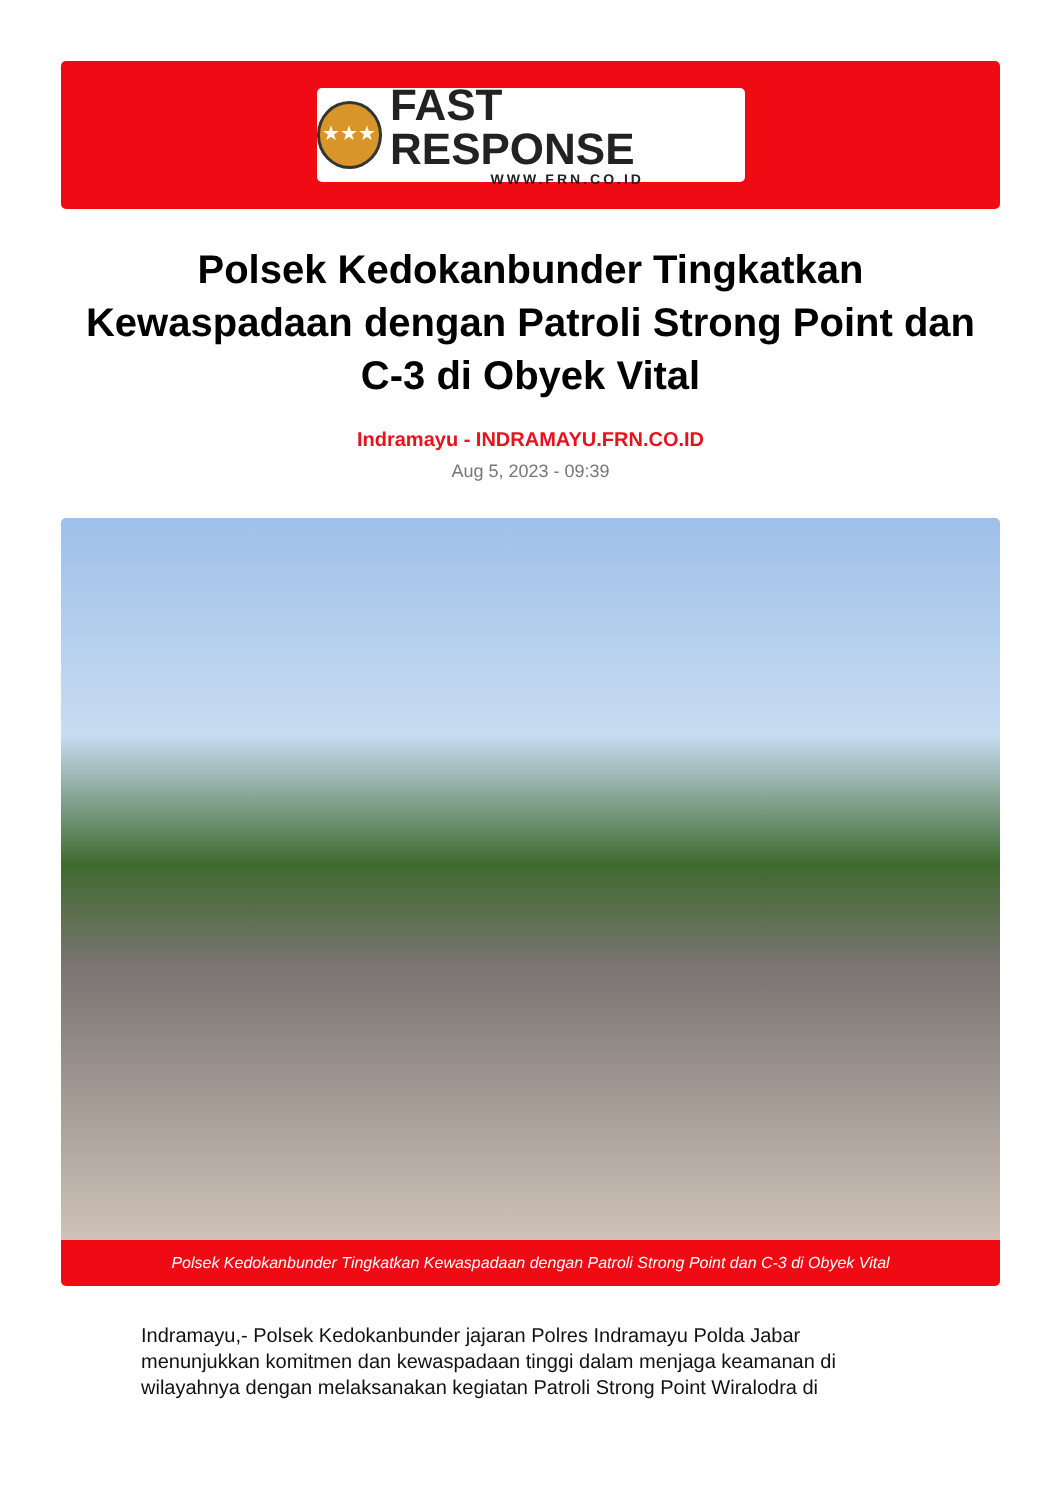★★★
FAST RESPONSE
WWW.FRN.CO.ID
Polsek Kedokanbunder Tingkatkan Kewaspadaan dengan Patroli Strong Point dan C-3 di Obyek Vital
Indramayu - INDRAMAYU.FRN.CO.ID
Aug 5, 2023 - 09:39
Polsek Kedokanbunder Tingkatkan Kewaspadaan dengan Patroli Strong Point dan C-3 di Obyek Vital
Indramayu,- Polsek Kedokanbunder jajaran Polres Indramayu Polda Jabar menunjukkan komitmen dan kewaspadaan tinggi dalam menjaga keamanan di wilayahnya dengan melaksanakan kegiatan Patroli Strong Point Wiralodra di